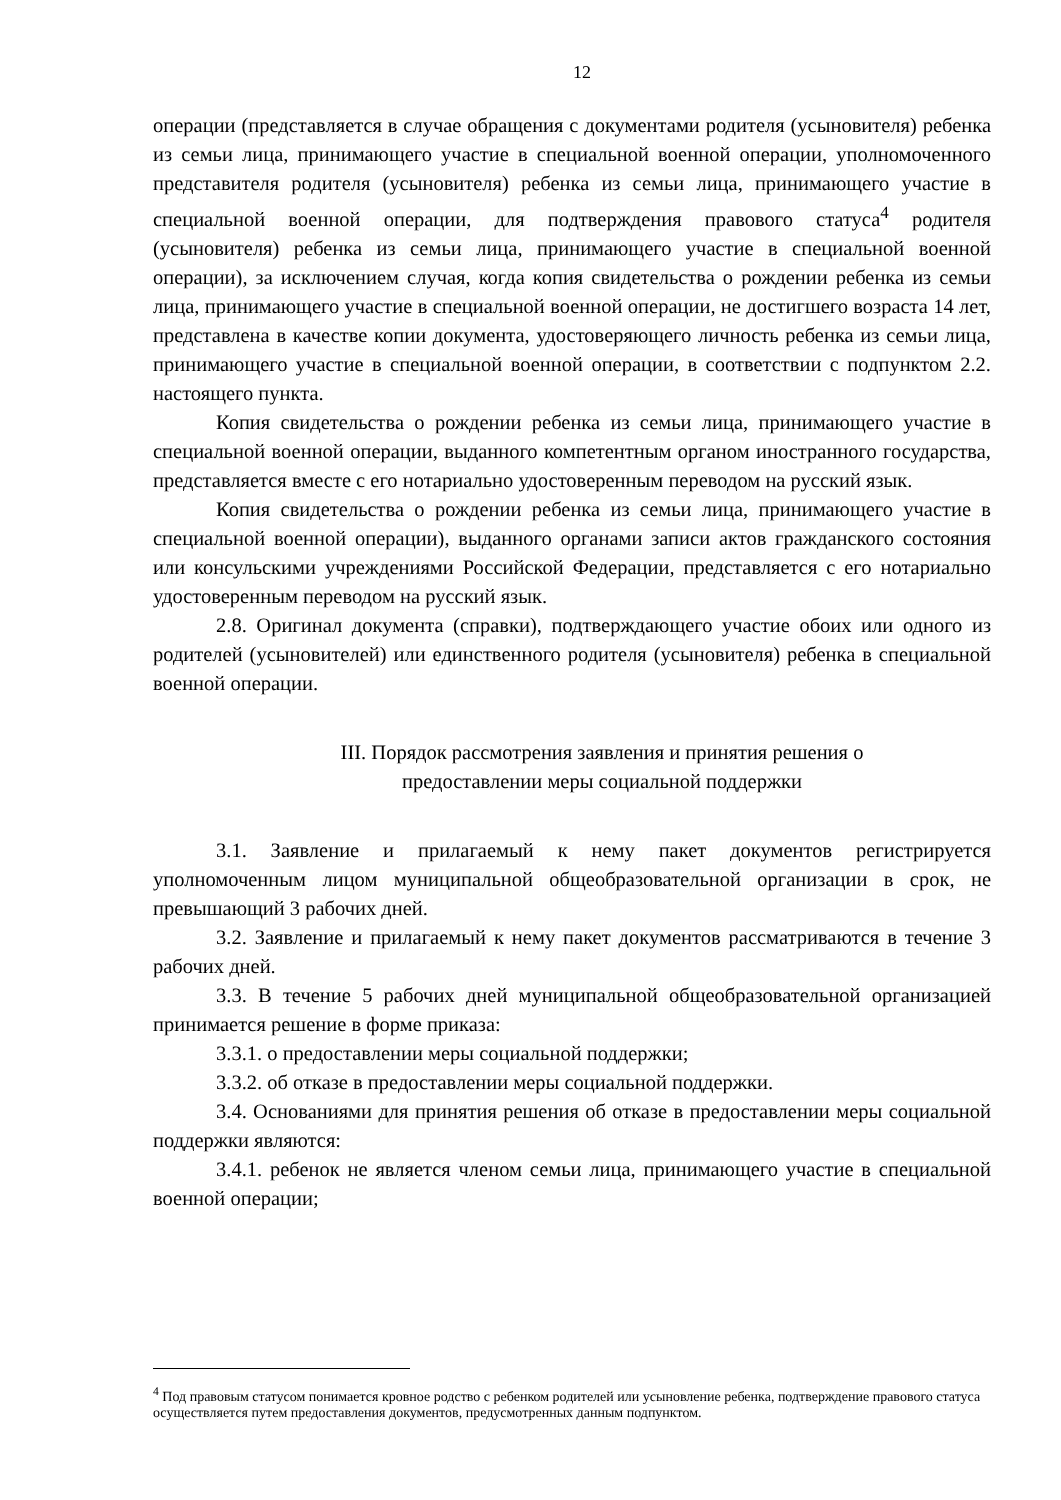12
операции (представляется в случае обращения с документами родителя (усыновителя) ребенка из семьи лица, принимающего участие в специальной военной операции, уполномоченного представителя родителя (усыновителя) ребенка из семьи лица, принимающего участие в специальной военной операции, для подтверждения правового статуса<sup>4</sup> родителя (усыновителя) ребенка из семьи лица, принимающего участие в специальной военной операции), за исключением случая, когда копия свидетельства о рождении ребенка из семьи лица, принимающего участие в специальной военной операции, не достигшего возраста 14 лет, представлена в качестве копии документа, удостоверяющего личность ребенка из семьи лица, принимающего участие в специальной военной операции, в соответствии с подпунктом 2.2. настоящего пункта.
Копия свидетельства о рождении ребенка из семьи лица, принимающего участие в специальной военной операции, выданного компетентным органом иностранного государства, представляется вместе с его нотариально удостоверенным переводом на русский язык.
Копия свидетельства о рождении ребенка из семьи лица, принимающего участие в специальной военной операции), выданного органами записи актов гражданского состояния или консульскими учреждениями Российской Федерации, представляется с его нотариально удостоверенным переводом на русский язык.
2.8. Оригинал документа (справки), подтверждающего участие обоих или одного из родителей (усыновителей) или единственного родителя (усыновителя) ребенка в специальной военной операции.
III. Порядок рассмотрения заявления и принятия решения о
предоставлении меры социальной поддержки
3.1. Заявление и прилагаемый к нему пакет документов регистрируется уполномоченным лицом муниципальной общеобразовательной организации в срок, не превышающий 3 рабочих дней.
3.2. Заявление и прилагаемый к нему пакет документов рассматриваются в течение 3 рабочих дней.
3.3. В течение 5 рабочих дней муниципальной общеобразовательной организацией принимается решение в форме приказа:
3.3.1. о предоставлении меры социальной поддержки;
3.3.2. об отказе в предоставлении меры социальной поддержки.
3.4. Основаниями для принятия решения об отказе в предоставлении меры социальной поддержки являются:
3.4.1. ребенок не является членом семьи лица, принимающего участие в специальной военной операции;
<sup>4</sup> Под правовым статусом понимается кровное родство с ребенком родителей или усыновление ребенка, подтверждение правового статуса осуществляется путем предоставления документов, предусмотренных данным подпунктом.